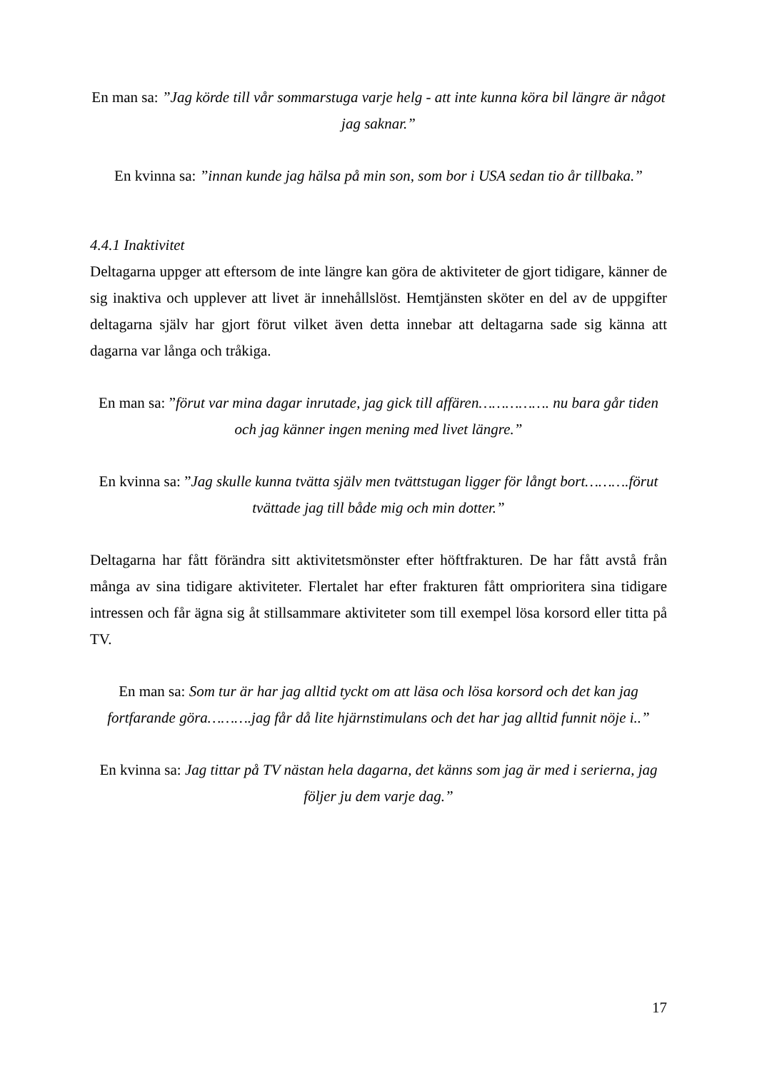En man sa: ”Jag körde till vår sommarstuga varje helg - att inte kunna köra bil längre är något jag saknar.”
En kvinna sa: ”innan kunde jag hälsa på min son, som bor i USA sedan tio år tillbaka.”
4.4.1 Inaktivitet
Deltagarna uppger att eftersom de inte längre kan göra de aktiviteter de gjort tidigare, känner de sig inaktiva och upplever att livet är innehållslöst. Hemtjänsten sköter en del av de uppgifter deltagarna själv har gjort förut vilket även detta innebar att deltagarna sade sig känna att dagarna var långa och tråkiga.
En man sa: ”förut var mina dagar inrutade, jag gick till affären……………. nu bara går tiden och jag känner ingen mening med livet längre.”
En kvinna sa: ”Jag skulle kunna tvätta själv men tvättstugan ligger för långt bort……….förut tvättade jag till både mig och min dotter.”
Deltagarna har fått förändra sitt aktivitetsmönster efter höftfrakturen. De har fått avstå från många av sina tidigare aktiviteter. Flertalet har efter frakturen fått omprioritera sina tidigare intressen och får ägna sig åt stillsammare aktiviteter som till exempel lösa korsord eller titta på TV.
En man sa: Som tur är har jag alltid tyckt om att läsa och lösa korsord och det kan jag fortfarande göra……….jag får då lite hjärnstimulans och det har jag alltid funnit nöje i..”
En kvinna sa: Jag tittar på TV nästan hela dagarna, det känns som jag är med i serierna, jag följer ju dem varje dag.”
17